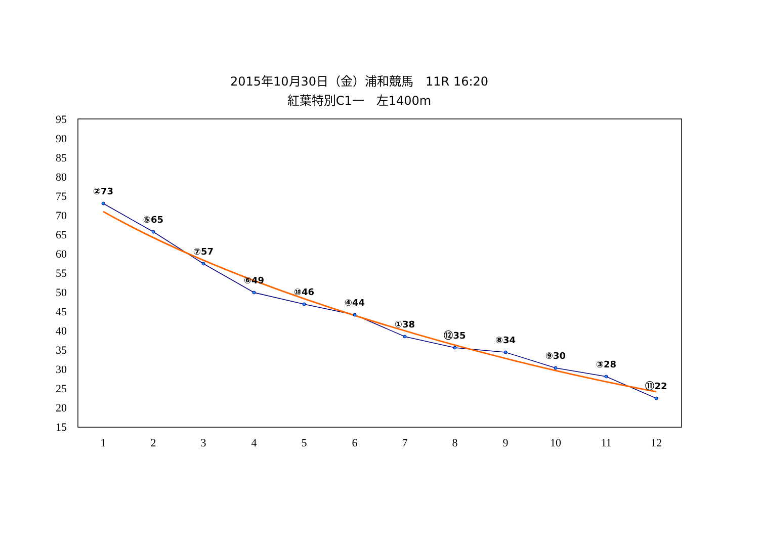2015年10月30日（金）浦和競馬　11R 16:20
紅葉特別C1一　左1400m
95
90
85
80
75
70
65
60
55
50
45
40
35
30
25
20
15
1
2
3
4
5
6
7
8
9
10
11
12
②73
⑤65
⑦57
⑥49
⑩46
④44
①38
⑫35
⑧34
⑨30
③28
⑪22